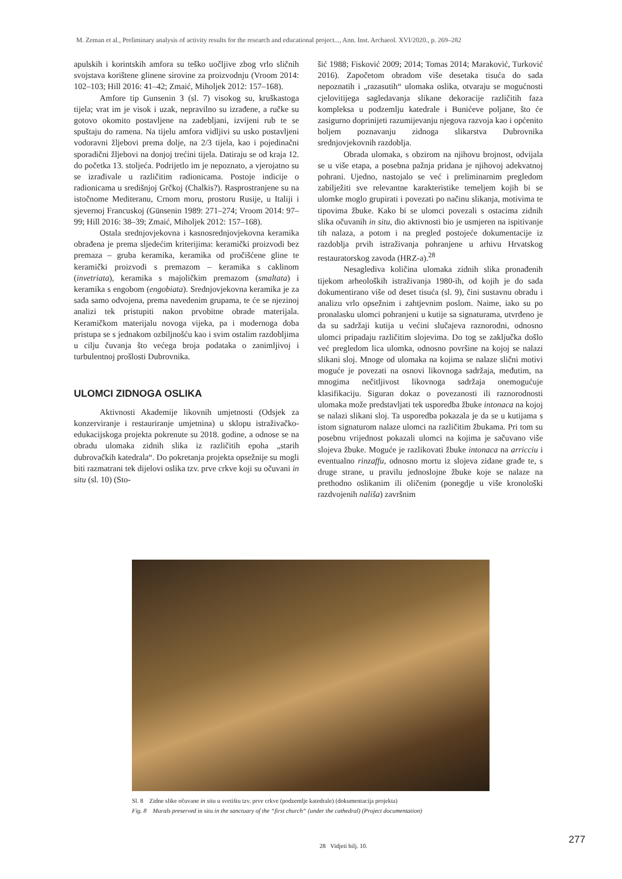M. Zeman et al., Preliminary analysis of activity results for the research and educational project..., Ann. Inst. Archaeol. XVI/2020., p. 269–282
apulskih i korintskih amfora su teško uočljive zbog vrlo sličnih svojstava korištene glinene sirovine za proizvodnju (Vroom 2014: 102–103; Hill 2016: 41–42; Zmaić, Miholjek 2012: 157–168).
Amfore tip Gunsenin 3 (sl. 7) visokog su, kruškastoga tijela; vrat im je visok i uzak, nepravilno su izrađene, a ručke su gotovo okomito postavljene na zadebljani, izvijeni rub te se spuštaju do ramena. Na tijelu amfora vidljivi su usko postavljeni vodoravni žljebovi prema dolje, na 2/3 tijela, kao i pojedinačni sporadični žljebovi na donjoj trećini tijela. Datiraju se od kraja 12. do početka 13. stoljeća. Podrijetlo im je nepoznato, a vjerojatno su se izrađivale u različitim radionicama. Postoje indicije o radionicama u središnjoj Grčkoj (Chalkis?). Rasprostranjene su na istočnome Mediteranu, Crnom moru, prostoru Rusije, u Italiji i sjevernoj Francuskoj (Günsenin 1989: 271–274; Vroom 2014: 97–99; Hill 2016: 38–39; Zmaić, Miholjek 2012: 157–168).
Ostala srednjovjekovna i kasnosrednjovjekovna keramika obrađena je prema sljedećim kriterijima: keramički proizvodi bez premaza – gruba keramika, keramika od pročišćene gline te keramički proizvodi s premazom – keramika s caklinom (invetriata), keramika s majoličkim premazom (smaltata) i keramika s engobom (engobiata). Srednjovjekovna keramika je za sada samo odvojena, prema navedenim grupama, te će se njezinoj analizi tek pristupiti nakon prvobitne obrade materijala. Keramičkom materijalu novoga vijeka, pa i modernoga doba pristupa se s jednakom ozbiljnošću kao i svim ostalim razdobljima u cilju čuvanja što većega broja podataka o zanimljivoj i turbulentnoj prošlosti Dubrovnika.
ULOMCI ZIDNOGA OSLIKA
Aktivnosti Akademije likovnih umjetnosti (Odsjek za konzerviranje i restauriranje umjetnina) u sklopu istraživačko-edukacijskoga projekta pokrenute su 2018. godine, a odnose se na obradu ulomaka zidnih slika iz različitih epoha „starih dubrovačkih katedrala“. Do pokretanja projekta opsežnije su mogli biti razmatrani tek dijelovi oslika tzv. prve crkve koji su očuvani in situ (sl. 10) (Sto-
šić 1988; Fisković 2009; 2014; Tomas 2014; Maraković, Turković 2016). Započetom obradom više desetaka tisuća do sada nepoznatih i „razasutih“ ulomaka oslika, otvaraju se mogućnosti cjelovitijega sagledavanja slikane dekoracije različitih faza kompleksa u podzemlju katedrale i Bunićeve poljane, što će zasigurno doprinijeti razumijevanju njegova razvoja kao i općenito boljem poznavanju zidnoga slikarstva Dubrovnika srednjovjekovnih razdoblja.
Obrada ulomaka, s obzirom na njihovu brojnost, odvijala se u više etapa, a posebna pažnja pridana je njihovoj adekvatnoj pohrani. Ujedno, nastojalo se već i preliminarnim pregledom zabilježiti sve relevantne karakteristike temeljem kojih bi se ulomke moglo grupirati i povezati po načinu slikanja, motivima te tipovima žbuke. Kako bi se ulomci povezali s ostacima zidnih slika očuvanih in situ, dio aktivnosti bio je usmjeren na ispitivanje tih nalaza, a potom i na pregled postojeće dokumentacije iz razdoblja prvih istraživanja pohranjene u arhivu Hrvatskog restauratorskog zavoda (HRZ-a).<sup>28</sup>
Nesaglediva količina ulomaka zidnih slika pronađenih tijekom arheoloških istraživanja 1980-ih, od kojih je do sada dokumentirano više od deset tisuća (sl. 9), čini sustavnu obradu i analizu vrlo opsežnim i zahtjevnim poslom. Naime, iako su po pronalasku ulomci pohranjeni u kutije sa signaturama, utvrđeno je da su sadržaji kutija u većini slučajeva raznorodni, odnosno ulomci pripadaju različitim slojevima. Do tog se zaključka došlo već pregledom lica ulomka, odnosno površine na kojoj se nalazi slikani sloj. Mnoge od ulomaka na kojima se nalaze slični motivi moguće je povezati na osnovi likovnoga sadržaja, međutim, na mnogima nečitljivost likovnoga sadržaja onemogućuje klasifikaciju. Siguran dokaz o povezanosti ili raznorodnosti ulomaka može predstavljati tek usporedba žbuke intonaca na kojoj se nalazi slikani sloj. Ta usporedba pokazala je da se u kutijama s istom signaturom nalaze ulomci na različitim žbukama. Pri tom su posebnu vrijednost pokazali ulomci na kojima je sačuvano više slojeva žbuke. Moguće je razlikovati žbuke intonaca na arricciu i eventualno rinzaffu, odnosno mortu iz slojeva zidane građe te, s druge strane, u pravilu jednoslojne žbuke koje se nalaze na prethodno oslikanim ili oličenim (ponegdje u više kronološki razdvojenih nališa) završnim
Sl. 8 Zidne slike očuvane in situ u svetištu tzv. prve crkve (podzemlje katedrale) (dokumentacija projekta)
Fig. 8 Murals preserved in situ in the sanctuary of the “first church“ (under the cathedral) (Project documentation)
28 Vidjeti bilj. 10.
277